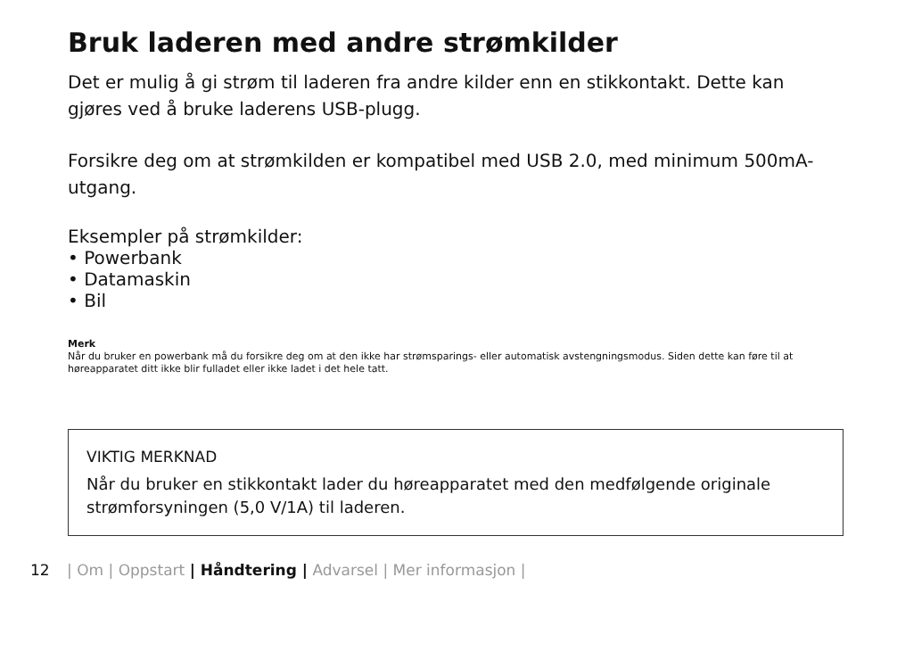Bruk laderen med andre strømkilder
Det er mulig å gi strøm til laderen fra andre kilder enn en stikkontakt. Dette kan gjøres ved å bruke laderens USB-plugg.
Forsikre deg om at strømkilden er kompatibel med USB 2.0, med minimum 500mA-utgang.
Eksempler på strømkilder:
• Powerbank
• Datamaskin
• Bil
Merk
Når du bruker en powerbank må du forsikre deg om at den ikke har strømsparings- eller automatisk avstengningsmodus. Siden dette kan føre til at høreapparatet ditt ikke blir fulladet eller ikke ladet i det hele tatt.
VIKTIG MERKNAD
Når du bruker en stikkontakt lader du høreapparatet med den medfølgende originale strømforsyningen (5,0 V/1A) til laderen.
12 | Om | Oppstart | Håndtering | Advarsel | Mer informasjon |